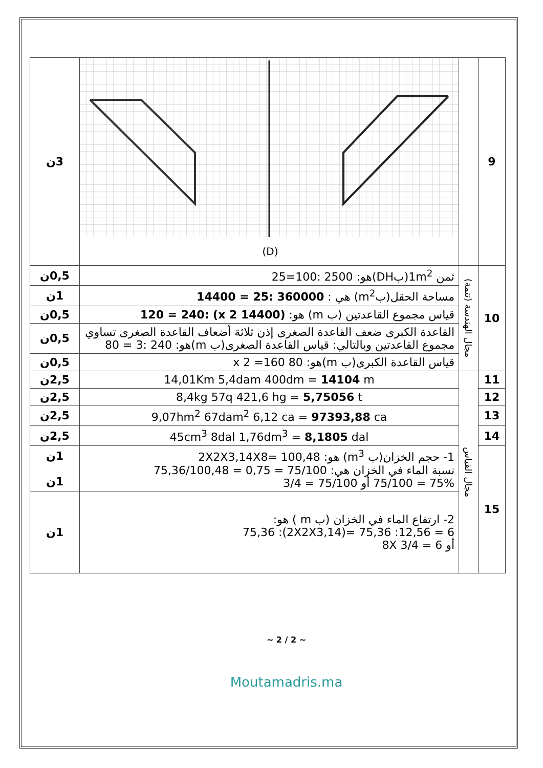| 9 | | (D) | 3ن |
| 10 | مجال الهندسة (تتمة) | ثمن 1m<sup>2</sup>(بDH)هو: 2500 :100=25 | 0,5ن |
| | | مساحة الحقل(بm<sup>2</sup>) هي : 360000 :25 = 14400 | 1ن |
| | | قياس مجموع القاعدتين (ب m) هو: (14400 x 2) :120 = 240 | 0,5ن |
| | | القاعدة الكبرى ضعف القاعدة الصغرى إذن ثلاثة أضعاف القاعدة الصغرى تساوي مجموع القاعدتين وبالتالي: قياس القاعدة الصغرى(ب m)هو: 240 :3 = 80 | 0,5ن |
| | | قياس القاعدة الكبرى(ب m)هو: 80 x 2 =160 | 0,5ن |
| 11 | مجال القياس | 14,01Km 5,4dam 400dm = 14104 m | 2,5ن |
| 12 | | 8,4kg 57q 421,6 hg = 5,75056 t | 2,5ن |
| 13 | | 9,07hm<sup>2</sup> 67dam<sup>2</sup> 6,12 ca = 97393,88 ca | 2,5ن |
| 14 | | 45cm<sup>3</sup> 8dal 1,76dm<sup>3</sup> = 8,1805 dal | 2,5ن |
| 15 | | 1- حجم الخزان(ب m<sup>3</sup>) هو: 2X2X3,14X8= 100,48 نسبة الماء في الخزان هي: 75,36/100,48 = 0,75 = 75/100 75/100 = 75% أو 3/4 = 75/100 | 1ن 1ن |
| | | 2- ارتفاع الماء في الخزان (ب m ) هو: 75,36 :(2X2X3,14)= 75,36 :12,56 = 6 أو 8X 3/4 = 6 | 1ن |
~ 2 / 2 ~
Moutamadris.ma